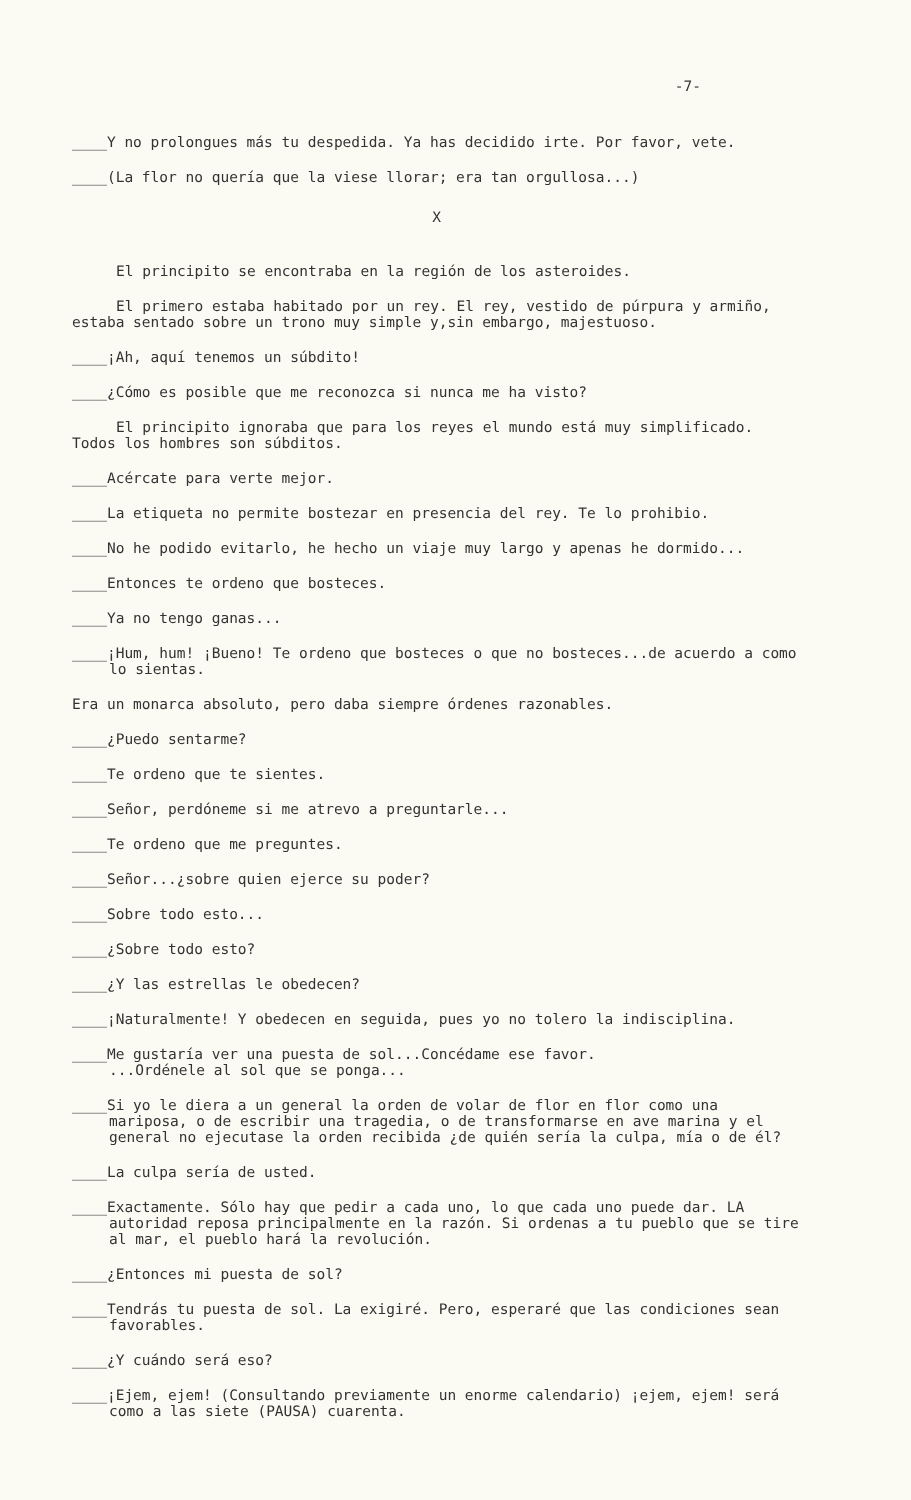-7-
____Y no prolongues más tu despedida. Ya has decidido irte. Por favor, vete.
____(La flor no quería que la viese llorar; era tan orgullosa...)
X
El principito se encontraba en la región de los asteroides.
El primero estaba habitado por un rey. El rey, vestido de púrpura y armiño, estaba sentado sobre un trono muy simple y,sin embargo, majestuoso.
____¡Ah, aquí tenemos un súbdito!
____¿Cómo es posible que me reconozca si nunca me ha visto?
El principito ignoraba que para los reyes el mundo está muy simplificado. Todos los hombres son súbditos.
____Acércate para verte mejor.
____La etiqueta no permite bostezar en presencia del rey. Te lo prohibio.
____No he podido evitarlo, he hecho un viaje muy largo y apenas he dormido...
____Entonces te ordeno que bosteces.
____Ya no tengo ganas...
____¡Hum, hum! ¡Bueno! Te ordeno que bosteces o que no bosteces...de acuerdo a como lo sientas.
Era un monarca absoluto, pero daba siempre órdenes razonables.
____¿Puedo sentarme?
____Te ordeno que te sientes.
____Señor, perdóneme si me atrevo a preguntarle...
____Te ordeno que me preguntes.
____Señor...¿sobre quien ejerce su poder?
____Sobre todo esto...
____¿Sobre todo esto?
____¿Y las estrellas le obedecen?
____¡Naturalmente! Y obedecen en seguida, pues yo no tolero la indisciplina.
____Me gustaría ver una puesta de sol...Concédame ese favor.
...Ordénele al sol que se ponga...
____Si yo le diera a un general la orden de volar de flor en flor como una mariposa, o de escribir una tragedia, o de transformarse en ave marina y el general no ejecutase la orden recibida ¿de quién sería la culpa, mía o de él?
____La culpa sería de usted.
____Exactamente. Sólo hay que pedir a cada uno, lo que cada uno puede dar. LA autoridad reposa principalmente en la razón. Si ordenas a tu pueblo que se tire al mar, el pueblo hará la revolución.
____¿Entonces mi puesta de sol?
____Tendrás tu puesta de sol. La exigiré. Pero, esperaré que las condiciones sean favorables.
____¿Y cuándo será eso?
____¡Ejem, ejem! (Consultando previamente un enorme calendario) ¡ejem, ejem! será como a las siete (PAUSA) cuarenta.